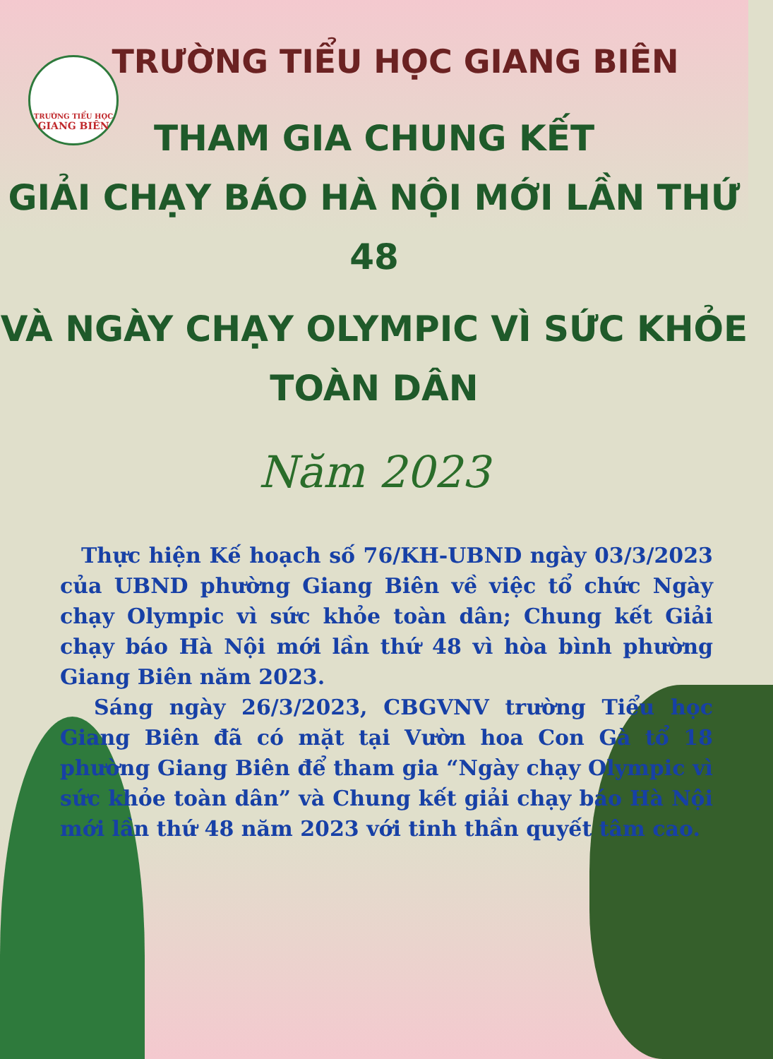TRƯỜNG TIỂU HỌC
GIANG BIÊN
TRƯỜNG TIỂU HỌC GIANG BIÊN
THAM GIA CHUNG KẾT
GIẢI CHẠY BÁO HÀ NỘI MỚI LẦN THỨ 48
VÀ NGÀY CHẠY OLYMPIC VÌ SỨC KHỎE TOÀN DÂN
Năm 2023
Thực hiện Kế hoạch số 76/KH-UBND ngày 03/3/2023 của UBND phường Giang Biên về việc tổ chức Ngày chạy Olympic vì sức khỏe toàn dân; Chung kết Giải chạy báo Hà Nội mới lần thứ 48 vì hòa bình phường Giang Biên năm 2023.
Sáng ngày 26/3/2023, CBGVNV trường Tiểu học Giang Biên đã có mặt tại Vườn hoa Con Gà tổ 18 phường Giang Biên để tham gia “Ngày chạy Olympic vì sức khỏe toàn dân” và Chung kết giải chạy báo Hà Nội mới lần thứ 48 năm 2023 với tinh thần quyết tâm cao.